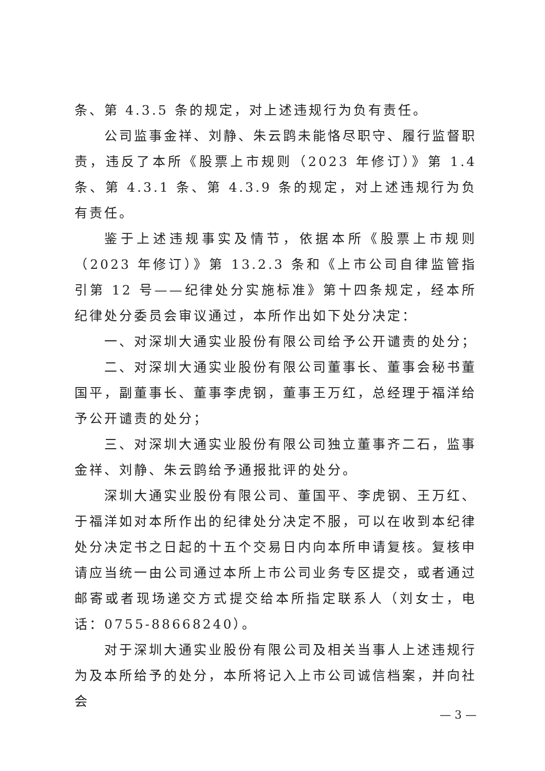条、第 4.3.5 条的规定，对上述违规行为负有责任。
公司监事金祥、刘静、朱云鹍未能恪尽职守、履行监督职责，违反了本所《股票上市规则（2023 年修订）》第 1.4 条、第 4.3.1 条、第 4.3.9 条的规定，对上述违规行为负有责任。
鉴于上述违规事实及情节，依据本所《股票上市规则（2023 年修订）》第 13.2.3 条和《上市公司自律监管指引第 12 号——纪律处分实施标准》第十四条规定，经本所纪律处分委员会审议通过，本所作出如下处分决定：
一、对深圳大通实业股份有限公司给予公开谴责的处分；
二、对深圳大通实业股份有限公司董事长、董事会秘书董国平，副董事长、董事李虎钢，董事王万红，总经理于福洋给予公开谴责的处分；
三、对深圳大通实业股份有限公司独立董事齐二石，监事金祥、刘静、朱云鹍给予通报批评的处分。
深圳大通实业股份有限公司、董国平、李虎钢、王万红、于福洋如对本所作出的纪律处分决定不服，可以在收到本纪律处分决定书之日起的十五个交易日内向本所申请复核。复核申请应当统一由公司通过本所上市公司业务专区提交，或者通过邮寄或者现场递交方式提交给本所指定联系人（刘女士，电话：0755-88668240）。
对于深圳大通实业股份有限公司及相关当事人上述违规行为及本所给予的处分，本所将记入上市公司诚信档案，并向社会
— 3 —